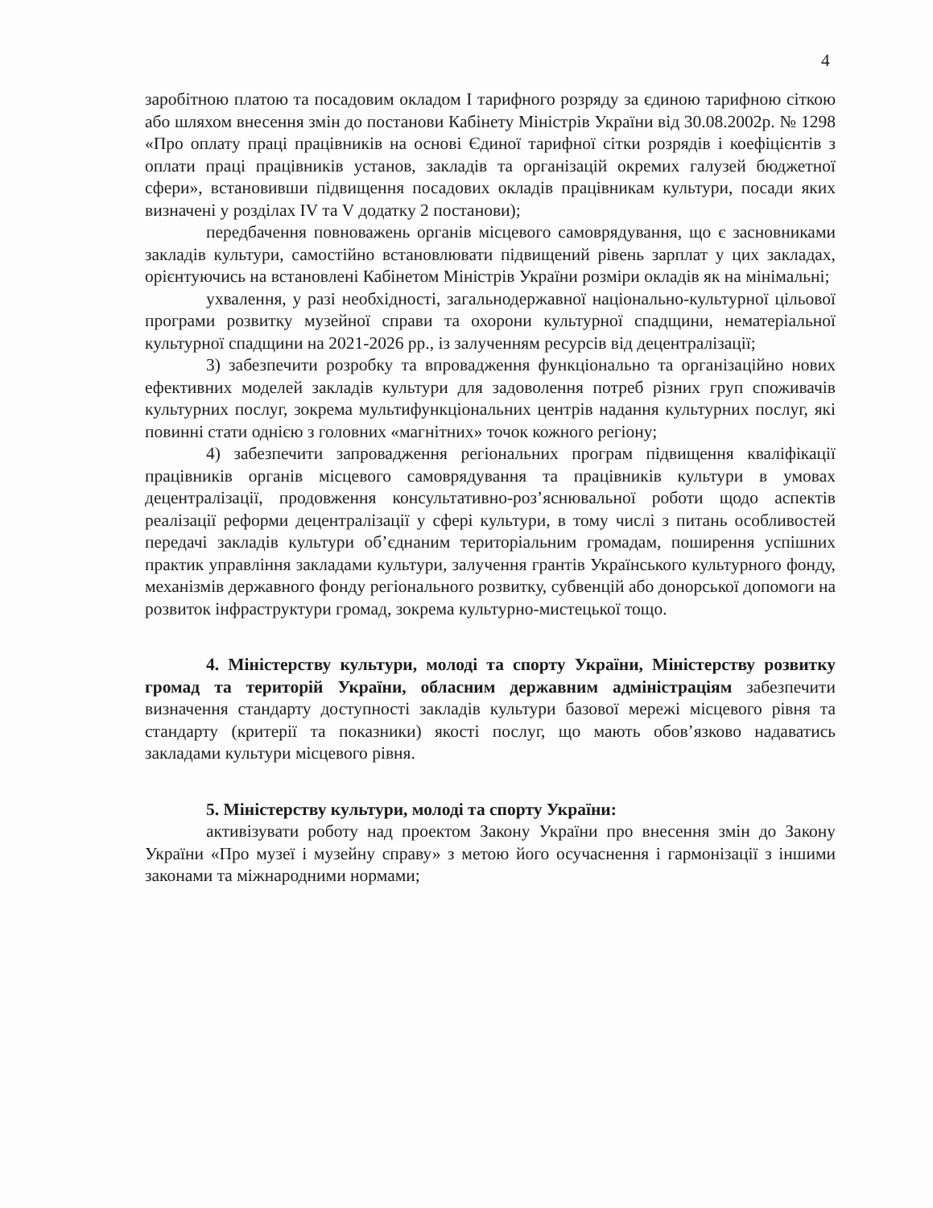4
заробітною платою та посадовим окладом І тарифного розряду за єдиною тарифною сіткою або шляхом внесення змін до постанови Кабінету Міністрів України від 30.08.2002р. № 1298 «Про оплату праці працівників на основі Єдиної тарифної сітки розрядів і коефіцієнтів з оплати праці працівників установ, закладів та організацій окремих галузей бюджетної сфери», встановивши підвищення посадових окладів працівникам культури, посади яких визначені у розділах IV та V додатку 2 постанови);
передбачення повноважень органів місцевого самоврядування, що є засновниками закладів культури, самостійно встановлювати підвищений рівень зарплат у цих закладах, орієнтуючись на встановлені Кабінетом Міністрів України розміри окладів як на мінімальні;
ухвалення, у разі необхідності, загальнодержавної національно-культурної цільової програми розвитку музейної справи та охорони культурної спадщини, нематеріальної культурної спадщини на 2021-2026 рр., із залученням ресурсів від децентралізації;
3) забезпечити розробку та впровадження функціонально та організаційно нових ефективних моделей закладів культури для задоволення потреб різних груп споживачів культурних послуг, зокрема мультифункціональних центрів надання культурних послуг, які повинні стати однією з головних «магнітних» точок кожного регіону;
4) забезпечити запровадження регіональних програм підвищення кваліфікації працівників органів місцевого самоврядування та працівників культури в умовах децентралізації, продовження консультативно-роз’яснювальної роботи щодо аспектів реалізації реформи децентралізації у сфері культури, в тому числі з питань особливостей передачі закладів культури об’єднаним територіальним громадам, поширення успішних практик управління закладами культури, залучення грантів Українського культурного фонду, механізмів державного фонду регіонального розвитку, субвенцій або донорської допомоги на розвиток інфраструктури громад, зокрема культурно-мистецької тощо.
4. Міністерству культури, молоді та спорту України, Міністерству розвитку громад та територій України, обласним державним адміністраціям забезпечити визначення стандарту доступності закладів культури базової мережі місцевого рівня та стандарту (критерії та показники) якості послуг, що мають обов’язково надаватись закладами культури місцевого рівня.
5. Міністерству культури, молоді та спорту України:
активізувати роботу над проектом Закону України про внесення змін до Закону України «Про музеї і музейну справу» з метою його осучаснення і гармонізації з іншими законами та міжнародними нормами;